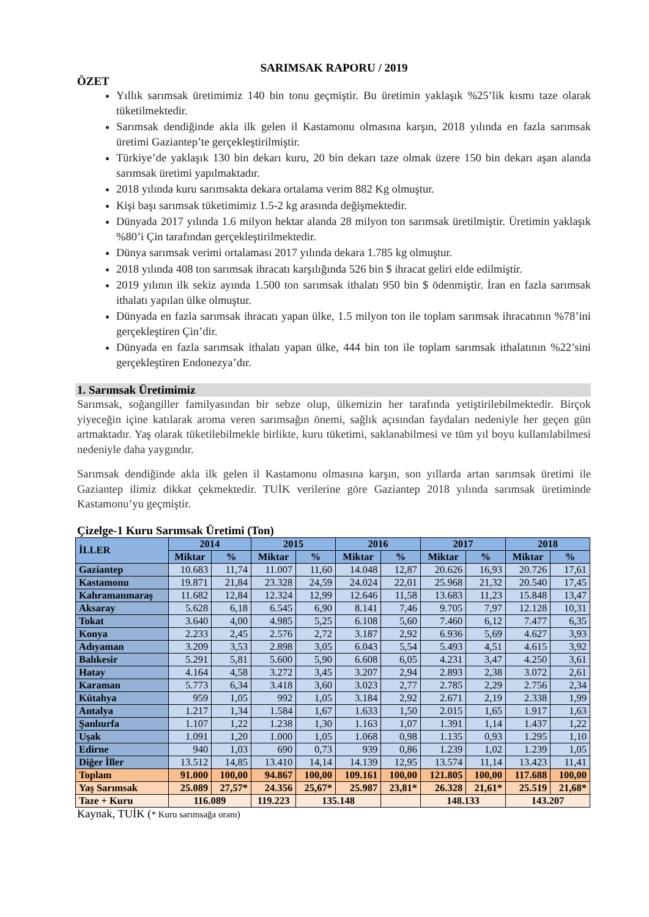SARIMSAK RAPORU / 2019
ÖZET
Yıllık sarımsak üretimimiz 140 bin tonu geçmiştir. Bu üretimin yaklaşık %25’lik kısmı taze olarak tüketilmektedir.
Sarımsak dendiğinde akla ilk gelen il Kastamonu olmasına karşın, 2018 yılında en fazla sarımsak üretimi Gaziantep’te gerçekleştirilmiştir.
Türkiye’de yaklaşık 130 bin dekarı kuru, 20 bin dekarı taze olmak üzere 150 bin dekarı aşan alanda sarımsak üretimi yapılmaktadır.
2018 yılında kuru sarımsakta dekara ortalama verim 882 Kg olmuştur.
Kişi başı sarımsak tüketimimiz 1.5-2 kg arasında değişmektedir.
Dünyada 2017 yılında 1.6 milyon hektar alanda 28 milyon ton sarımsak üretilmiştir. Üretimin yaklaşık %80’i Çin tarafından gerçekleştirilmektedir.
Dünya sarımsak verimi ortalaması 2017 yılında dekara 1.785 kg olmuştur.
2018 yılında 408 ton sarımsak ihracatı karşılığında 526 bin $ ihracat geliri elde edilmiştir.
2019 yılının ilk sekiz ayında 1.500 ton sarımsak ithalatı 950 bin $ ödenmiştir. İran en fazla sarımsak ithalatı yapılan ülke olmuştur.
Dünyada en fazla sarımsak ihracatı yapan ülke, 1.5 milyon ton ile toplam sarımsak ihracatının %78’ini gerçekleştiren Çin’dir.
Dünyada en fazla sarımsak ithalatı yapan ülke, 444 bin ton ile toplam sarımsak ithalatının %22’sini gerçekleştiren Endonezya’dır.
1. Sarımsak Üretimimiz
Sarımsak, soğangiller familyasından bir sebze olup, ülkemizin her tarafında yetiştirilebilmektedir. Birçok yiyeceğin içine katılarak aroma veren sarımsağın önemi, sağlık açısından faydaları nedeniyle her geçen gün artmaktadır. Yaş olarak tüketilebilmekle birlikte, kuru tüketimi, saklanabilmesi ve tüm yıl boyu kullanılabilmesi nedeniyle daha yaygındır.
Sarımsak dendiğinde akla ilk gelen il Kastamonu olmasına karşın, son yıllarda artan sarımsak üretimi ile Gaziantep ilimiz dikkat çekmektedir. TUİK verilerine göre Gaziantep 2018 yılında sarımsak üretiminde Kastamonu’yu geçmiştir.
Çizelge-1 Kuru Sarımsak Üretimi (Ton)
| İLLER | 2014 | | 2015 | | 2016 | | 2017 | | 2018 | |
| --- | --- | --- | --- | --- | --- | --- | --- | --- | --- | --- |
| | Miktar | % | Miktar | % | Miktar | % | Miktar | % | Miktar | % |
| Gaziantep | 10.683 | 11,74 | 11.007 | 11,60 | 14.048 | 12,87 | 20.626 | 16,93 | 20.726 | 17,61 |
| Kastamonu | 19.871 | 21,84 | 23.328 | 24,59 | 24.024 | 22,01 | 25.968 | 21,32 | 20.540 | 17,45 |
| Kahramanmaraş | 11.682 | 12,84 | 12.324 | 12,99 | 12.646 | 11,58 | 13.683 | 11,23 | 15.848 | 13,47 |
| Aksaray | 5.628 | 6,18 | 6.545 | 6,90 | 8.141 | 7,46 | 9.705 | 7,97 | 12.128 | 10,31 |
| Tokat | 3.640 | 4,00 | 4.985 | 5,25 | 6.108 | 5,60 | 7.460 | 6,12 | 7.477 | 6,35 |
| Konya | 2.233 | 2,45 | 2.576 | 2,72 | 3.187 | 2,92 | 6.936 | 5,69 | 4.627 | 3,93 |
| Adıyaman | 3.209 | 3,53 | 2.898 | 3,05 | 6.043 | 5,54 | 5.493 | 4,51 | 4.615 | 3,92 |
| Balıkesir | 5.291 | 5,81 | 5.600 | 5,90 | 6.608 | 6,05 | 4.231 | 3,47 | 4.250 | 3,61 |
| Hatay | 4.164 | 4,58 | 3.272 | 3,45 | 3.207 | 2,94 | 2.893 | 2,38 | 3.072 | 2,61 |
| Karaman | 5.773 | 6,34 | 3.418 | 3,60 | 3.023 | 2,77 | 2.785 | 2,29 | 2.756 | 2,34 |
| Kütahya | 959 | 1,05 | 992 | 1,05 | 3.184 | 2,92 | 2.671 | 2,19 | 2.338 | 1,99 |
| Antalya | 1.217 | 1,34 | 1.584 | 1,67 | 1.633 | 1,50 | 2.015 | 1,65 | 1.917 | 1,63 |
| Şanlıurfa | 1.107 | 1,22 | 1.238 | 1,30 | 1.163 | 1,07 | 1.391 | 1,14 | 1.437 | 1,22 |
| Uşak | 1.091 | 1,20 | 1.000 | 1,05 | 1.068 | 0,98 | 1.135 | 0,93 | 1.295 | 1,10 |
| Edirne | 940 | 1,03 | 690 | 0,73 | 939 | 0,86 | 1.239 | 1,02 | 1.239 | 1,05 |
| Diğer İller | 13.512 | 14,85 | 13.410 | 14,14 | 14.139 | 12,95 | 13.574 | 11,14 | 13.423 | 11,41 |
| Toplam | 91.000 | 100,00 | 94.867 | 100,00 | 109.161 | 100,00 | 121.805 | 100,00 | 117.688 | 100,00 |
| Yaş Sarımsak | 25.089 | 27,57* | 24.356 | 25,67* | 25.987 | 23,81* | 26.328 | 21,61* | 25.519 | 21,68* |
| Taze + Kuru | 116.089 | | 119.223 | 135.148 | | | 148.133 | | 143.207 | |
Kaynak, TUİK (* Kuru sarımsağa oranı)